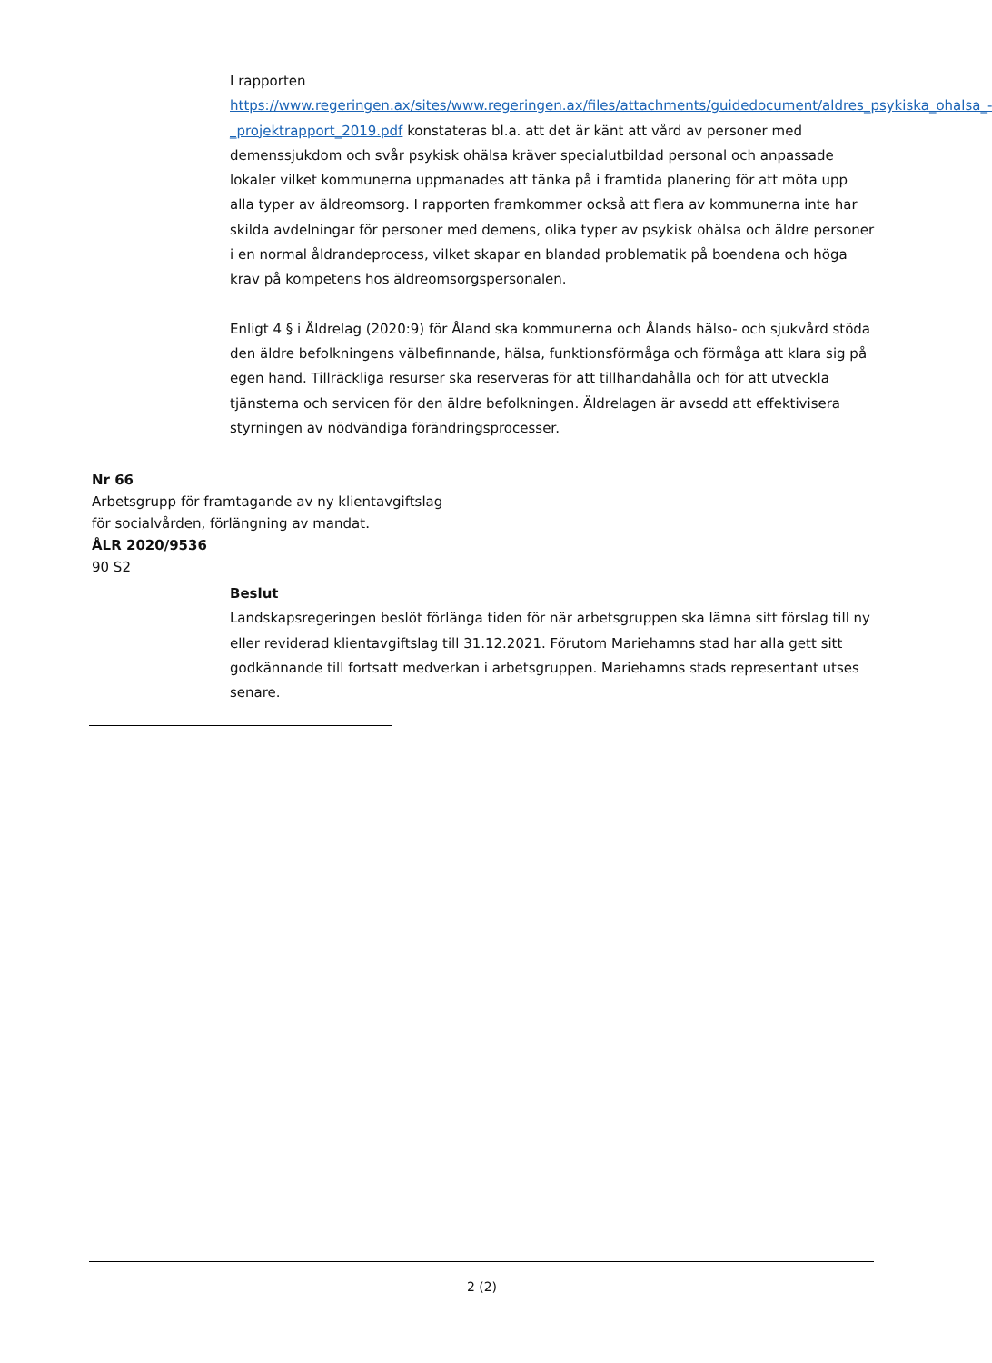I rapporten https://www.regeringen.ax/sites/www.regeringen.ax/files/attachments/guidedocument/aldres_psykiska_ohalsa_-_projektrapport_2019.pdf konstateras bl.a. att det är känt att vård av personer med demenssjukdom och svår psykisk ohälsa kräver specialutbildad personal och anpassade lokaler vilket kommunerna uppmanades att tänka på i framtida planering för att möta upp alla typer av äldreomsorg. I rapporten framkommer också att flera av kommunerna inte har skilda avdelningar för personer med demens, olika typer av psykisk ohälsa och äldre personer i en normal åldrandeprocess, vilket skapar en blandad problematik på boendena och höga krav på kompetens hos äldreomsorgspersonalen.
Enligt 4 § i Äldrelag (2020:9) för Åland ska kommunerna och Ålands hälso- och sjukvård stöda den äldre befolkningens välbefinnande, hälsa, funktionsförmåga och förmåga att klara sig på egen hand. Tillräckliga resurser ska reserveras för att tillhandahålla och för att utveckla tjänsterna och servicen för den äldre befolkningen. Äldrelagen är avsedd att effektivisera styrningen av nödvändiga förändringsprocesser.
Nr 66
Arbetsgrupp för framtagande av ny klientavgiftslag
för socialvården, förlängning av mandat.
ÅLR 2020/9536
90 S2
Beslut
Landskapsregeringen beslöt förlänga tiden för när arbetsgruppen ska lämna sitt förslag till ny eller reviderad klientavgiftslag till 31.12.2021. Förutom Mariehamns stad har alla gett sitt godkännande till fortsatt medverkan i arbetsgruppen. Mariehamns stads representant utses senare.
2 (2)